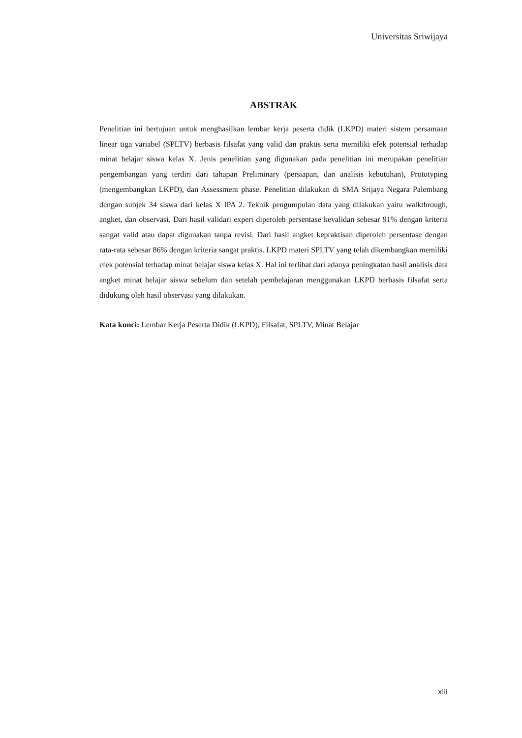Universitas Sriwijaya
ABSTRAK
Penelitian ini bertujuan untuk menghasilkan lembar kerja peserta didik (LKPD) materi sistem persamaan linear tiga variabel (SPLTV) berbasis filsafat yang valid dan praktis serta memiliki efek potensial terhadap minat belajar siswa kelas X. Jenis penelitian yang digunakan pada penelitian ini merupakan penelitian pengembangan yang terdiri dari tahapan Preliminary (persiapan, dan analisis kebutuhan), Prototyping (mengembangkan LKPD), dan Assessment phase. Penelitian dilakukan di SMA Srijaya Negara Palembang dengan subjek 34 siswa dari kelas X IPA 2. Teknik pengumpulan data yang dilakukan yaitu walkthrough, angket, dan observasi. Dari hasil validari expert diperoleh persentase kevalidan sebesar 91% dengan kriteria sangat valid atau dapat digunakan tanpa revisi. Dari hasil angket kepraktisan diperoleh persentase dengan rata-rata sebesar 86% dengan kriteria sangat praktis. LKPD materi SPLTV yang telah dikembangkan memiliki efek potensial terhadap minat belajar siswa kelas X. Hal ini terlihat dari adanya peningkatan hasil analisis data angket minat belajar siswa sebelum dan setelah pembelajaran menggunakan LKPD berbasis filsafat serta didukung oleh hasil observasi yang dilakukan.
Kata kunci: Lembar Kerja Peserta Didik (LKPD), Filsafat, SPLTV, Minat Belajar
xiii